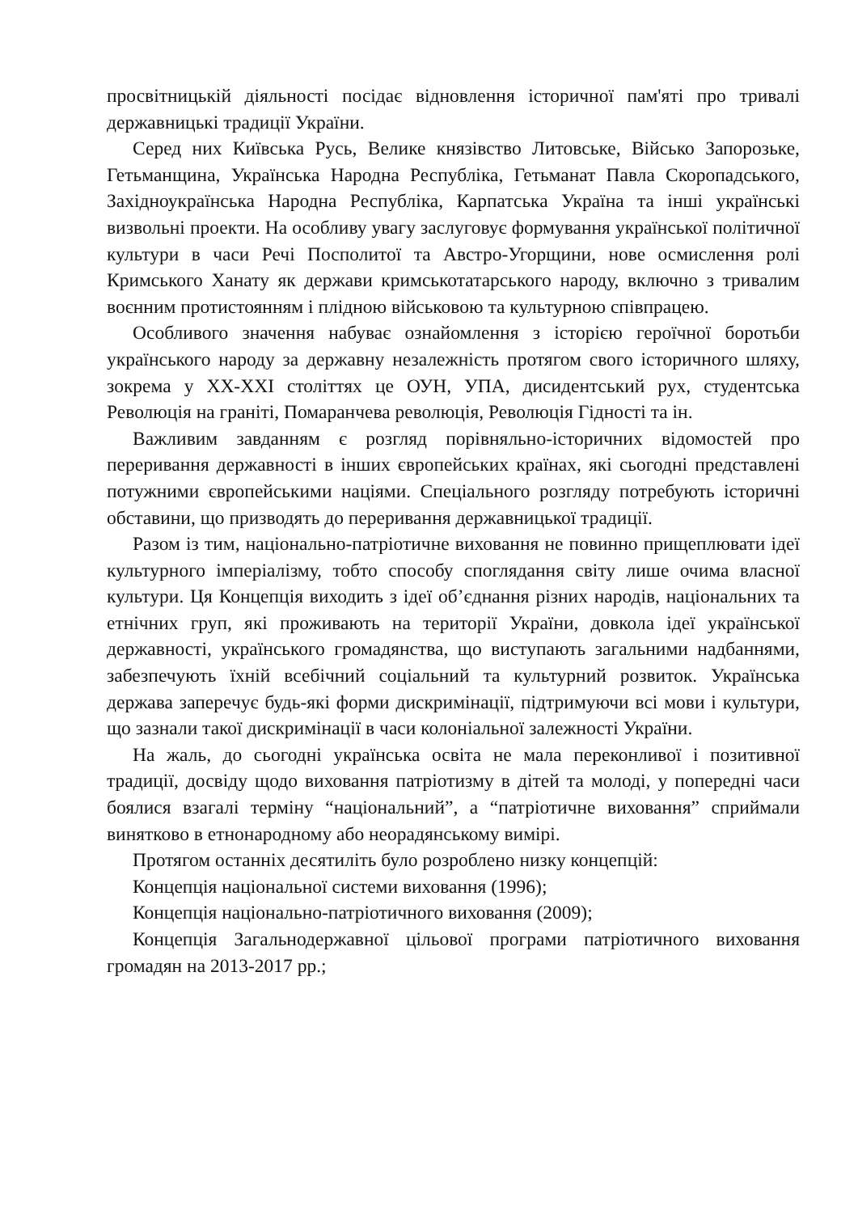просвітницькій діяльності посідає відновлення історичної пам'яті про тривалі державницькі традиції України.
Серед них Київська Русь, Велике князівство Литовське, Військо Запорозьке, Гетьманщина, Українська Народна Республіка, Гетьманат Павла Скоропадського, Західноукраїнська Народна Республіка, Карпатська Україна та інші українські визвольні проекти. На особливу увагу заслуговує формування української політичної культури в часи Речі Посполитої та Австро-Угорщини, нове осмислення ролі Кримського Ханату як держави кримськотатарського народу, включно з тривалим воєнним протистоянням і плідною військовою та культурною співпрацею.
Особливого значення набуває ознайомлення з історією героїчної боротьби українського народу за державну незалежність протягом свого історичного шляху, зокрема у ХХ-ХХІ століттях це ОУН, УПА, дисидентський рух, студентська Революція на граніті, Помаранчева революція, Революція Гідності та ін.
Важливим завданням є розгляд порівняльно-історичних відомостей про переривання державності в інших європейських країнах, які сьогодні представлені потужними європейськими націями. Спеціального розгляду потребують історичні обставини, що призводять до переривання державницької традиції.
Разом із тим, національно-патріотичне виховання не повинно прищеплювати ідеї культурного імперіалізму, тобто способу споглядання світу лише очима власної культури. Ця Концепція виходить з ідеї об’єднання різних народів, національних та етнічних груп, які проживають на території України, довкола ідеї української державності, українського громадянства, що виступають загальними надбаннями, забезпечують їхній всебічний соціальний та культурний розвиток. Українська держава заперечує будь-які форми дискримінації, підтримуючи всі мови і культури, що зазнали такої дискримінації в часи колоніальної залежності України.
На жаль, до сьогодні українська освіта не мала переконливої і позитивної традиції, досвіду щодо виховання патріотизму в дітей та молоді, у попередні часи боялися взагалі терміну “національний”, а “патріотичне виховання” сприймали винятково в етнонародному або неорадянському вимірі.
Протягом останніх десятиліть було розроблено низку концепцій:
Концепція національної системи виховання (1996);
Концепція національно-патріотичного виховання (2009);
Концепція Загальнодержавної цільової програми патріотичного виховання громадян на 2013-2017 рр.;